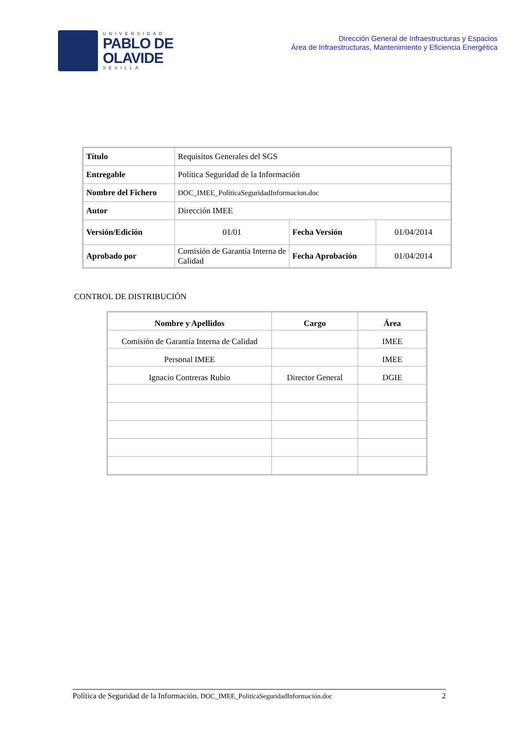UNIVERSIDAD
PABLO DE
OLAVIDE
SEVILLA
Dirección General de Infraestructuras y Espacios
Área de Infraestructuras, Mantenimiento y Eficiencia Energética
| Título | Requisitos Generales del SGS | | |
| Entregable | Política Seguridad de la Información | | |
| Nombre del Fichero | DOC_IMEE_PolíticaSeguridadInformacion.doc | | |
| Autor | Dirección IMEE | | |
| Versión/Edición | 01/01 | Fecha Versión | 01/04/2014 |
| Aprobado por | Comisión de Garantía Interna de Calidad | Fecha Aprobación | 01/04/2014 |
CONTROL DE DISTRIBUCIÓN
| Nombre y Apellidos | Cargo | Área |
| --- | --- | --- |
| Comisión de Garantía Interna de Calidad | | IMEE |
| Personal IMEE | | IMEE |
| Ignacio Contreras Rubio | Director General | DGIE |
Política de Seguridad de la Información. DOC_IMEE_PoliticaSeguridadInformación.doc 2